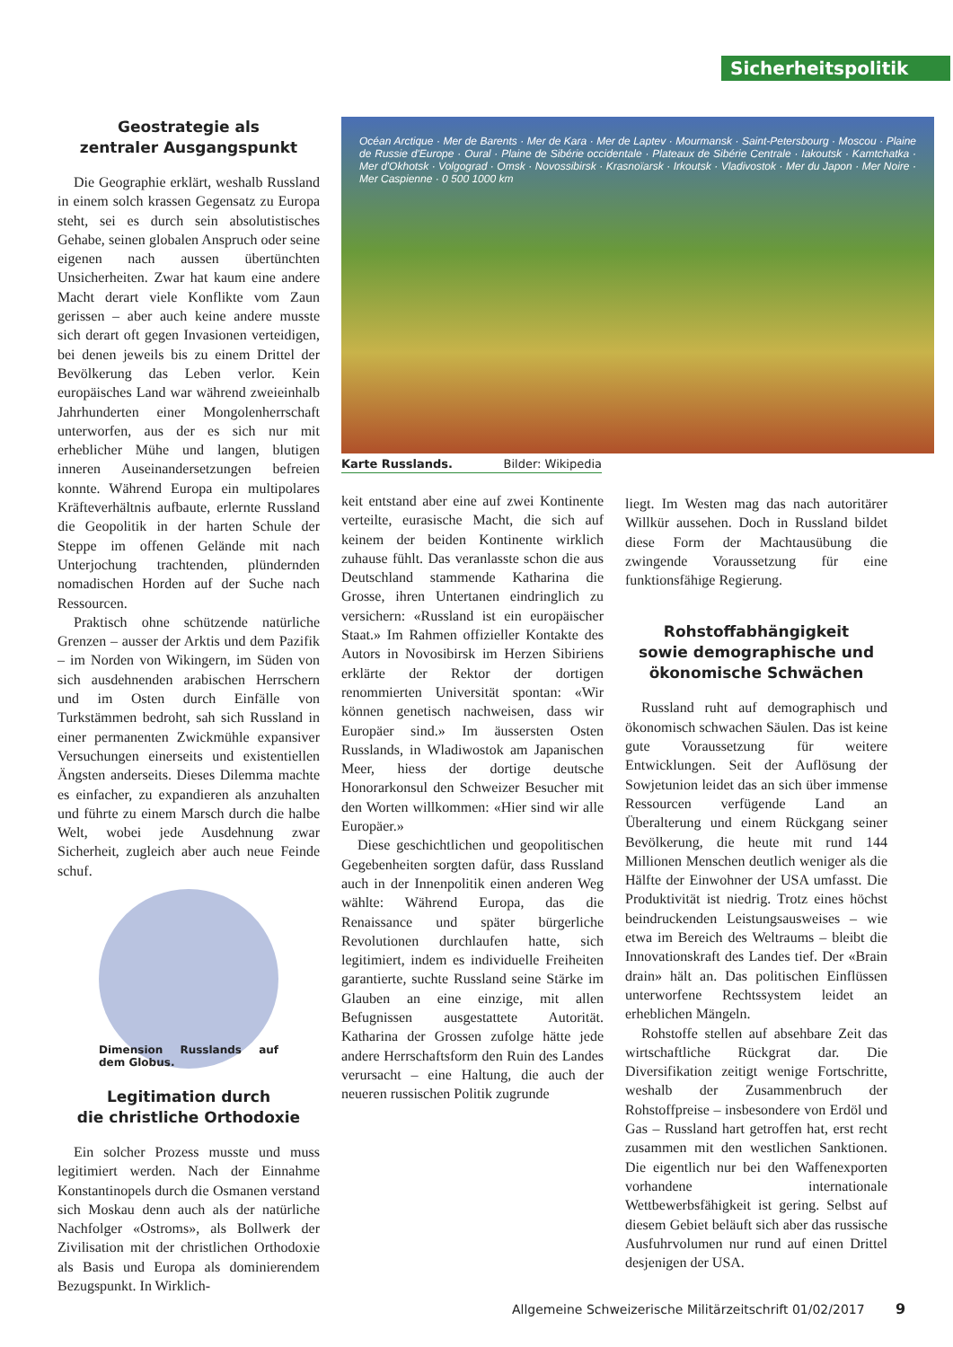Sicherheitspolitik
Geostrategie als
zentraler Ausgangspunkt
Die Geographie erklärt, weshalb Russland in einem solch krassen Gegensatz zu Europa steht, sei es durch sein absolutistisches Gehabe, seinen globalen Anspruch oder seine eigenen nach aussen übertünchten Unsicherheiten. Zwar hat kaum eine andere Macht derart viele Konflikte vom Zaun gerissen – aber auch keine andere musste sich derart oft gegen Invasionen verteidigen, bei denen jeweils bis zu einem Drittel der Bevölkerung das Leben verlor. Kein europäisches Land war während zweieinhalb Jahrhunderten einer Mongolenherrschaft unterworfen, aus der es sich nur mit erheblicher Mühe und langen, blutigen inneren Auseinandersetzungen befreien konnte. Während Europa ein multipolares Kräfteverhältnis aufbaute, erlernte Russland die Geopolitik in der harten Schule der Steppe im offenen Gelände mit nach Unterjochung trachtenden, plündernden nomadischen Horden auf der Suche nach Ressourcen.
Praktisch ohne schützende natürliche Grenzen – ausser der Arktis und dem Pazifik – im Norden von Wikingern, im Süden von sich ausdehnenden arabischen Herrschern und im Osten durch Einfälle von Turkstämmen bedroht, sah sich Russland in einer permanenten Zwickmühle expansiver Versuchungen einerseits und existentiellen Ängsten anderseits. Dieses Dilemma machte es einfacher, zu expandieren als anzuhalten und führte zu einem Marsch durch die halbe Welt, wobei jede Ausdehnung zwar Sicherheit, zugleich aber auch neue Feinde schuf.
Dimension Russlands auf dem Globus.
Legitimation durch
die christliche Orthodoxie
Ein solcher Prozess musste und muss legitimiert werden. Nach der Einnahme Konstantinopels durch die Osmanen verstand sich Moskau denn auch als der natürliche Nachfolger «Ostroms», als Bollwerk der Zivilisation mit der christlichen Orthodoxie als Basis und Europa als dominierendem Bezugspunkt. In Wirklich-
Océan Arctique · Mer de Barents · Mer de Kara · Mer de Laptev · Mourmansk · Saint-Petersbourg · Moscou · Plaine de Russie d'Europe · Oural · Plaine de Sibérie occidentale · Plateaux de Sibérie Centrale · Iakoutsk · Kamtchatka · Mer d'Okhotsk · Volgograd · Omsk · Novossibirsk · Krasnoïarsk · Irkoutsk · Vladivostok · Mer du Japon · Mer Noire · Mer Caspienne · 0 500 1000 km
Karte Russlands. Bilder: Wikipedia
keit entstand aber eine auf zwei Kontinente verteilte, eurasische Macht, die sich auf keinem der beiden Kontinente wirklich zuhause fühlt. Das veranlasste schon die aus Deutschland stammende Katharina die Grosse, ihren Untertanen eindringlich zu versichern: «Russland ist ein europäischer Staat.» Im Rahmen offizieller Kontakte des Autors in Novosibirsk im Herzen Sibiriens erklärte der Rektor der dortigen renommierten Universität spontan: «Wir können genetisch nachweisen, dass wir Europäer sind.» Im äussersten Osten Russlands, in Wladiwostok am Japanischen Meer, hiess der dortige deutsche Honorarkonsul den Schweizer Besucher mit den Worten willkommen: «Hier sind wir alle Europäer.»
Diese geschichtlichen und geopolitischen Gegebenheiten sorgten dafür, dass Russland auch in der Innenpolitik einen anderen Weg wählte: Während Europa, das die Renaissance und später bürgerliche Revolutionen durchlaufen hatte, sich legitimiert, indem es individuelle Freiheiten garantierte, suchte Russland seine Stärke im Glauben an eine einzige, mit allen Befugnissen ausgestattete Autorität. Katharina der Grossen zufolge hätte jede andere Herrschaftsform den Ruin des Landes verursacht – eine Haltung, die auch der neueren russischen Politik zugrunde
liegt. Im Westen mag das nach autoritärer Willkür aussehen. Doch in Russland bildet diese Form der Machtausübung die zwingende Voraussetzung für eine funktionsfähige Regierung.
Rohstoffabhängigkeit
sowie demographische und
ökonomische Schwächen
Russland ruht auf demographisch und ökonomisch schwachen Säulen. Das ist keine gute Voraussetzung für weitere Entwicklungen. Seit der Auflösung der Sowjetunion leidet das an sich über immense Ressourcen verfügende Land an Überalterung und einem Rückgang seiner Bevölkerung, die heute mit rund 144 Millionen Menschen deutlich weniger als die Hälfte der Einwohner der USA umfasst. Die Produktivität ist niedrig. Trotz eines höchst beindruckenden Leistungsausweises – wie etwa im Bereich des Weltraums – bleibt die Innovationskraft des Landes tief. Der «Brain drain» hält an. Das politischen Einflüssen unterworfene Rechtssystem leidet an erheblichen Mängeln.
Rohstoffe stellen auf absehbare Zeit das wirtschaftliche Rückgrat dar. Die Diversifikation zeitigt wenige Fortschritte, weshalb der Zusammenbruch der Rohstoffpreise – insbesondere von Erdöl und Gas – Russland hart getroffen hat, erst recht zusammen mit den westlichen Sanktionen. Die eigentlich nur bei den Waffenexporten vorhandene internationale Wettbewerbsfähigkeit ist gering. Selbst auf diesem Gebiet beläuft sich aber das russische Ausfuhrvolumen nur rund auf einen Drittel desjenigen der USA.
Allgemeine Schweizerische Militärzeitschrift 01/02/2017 9